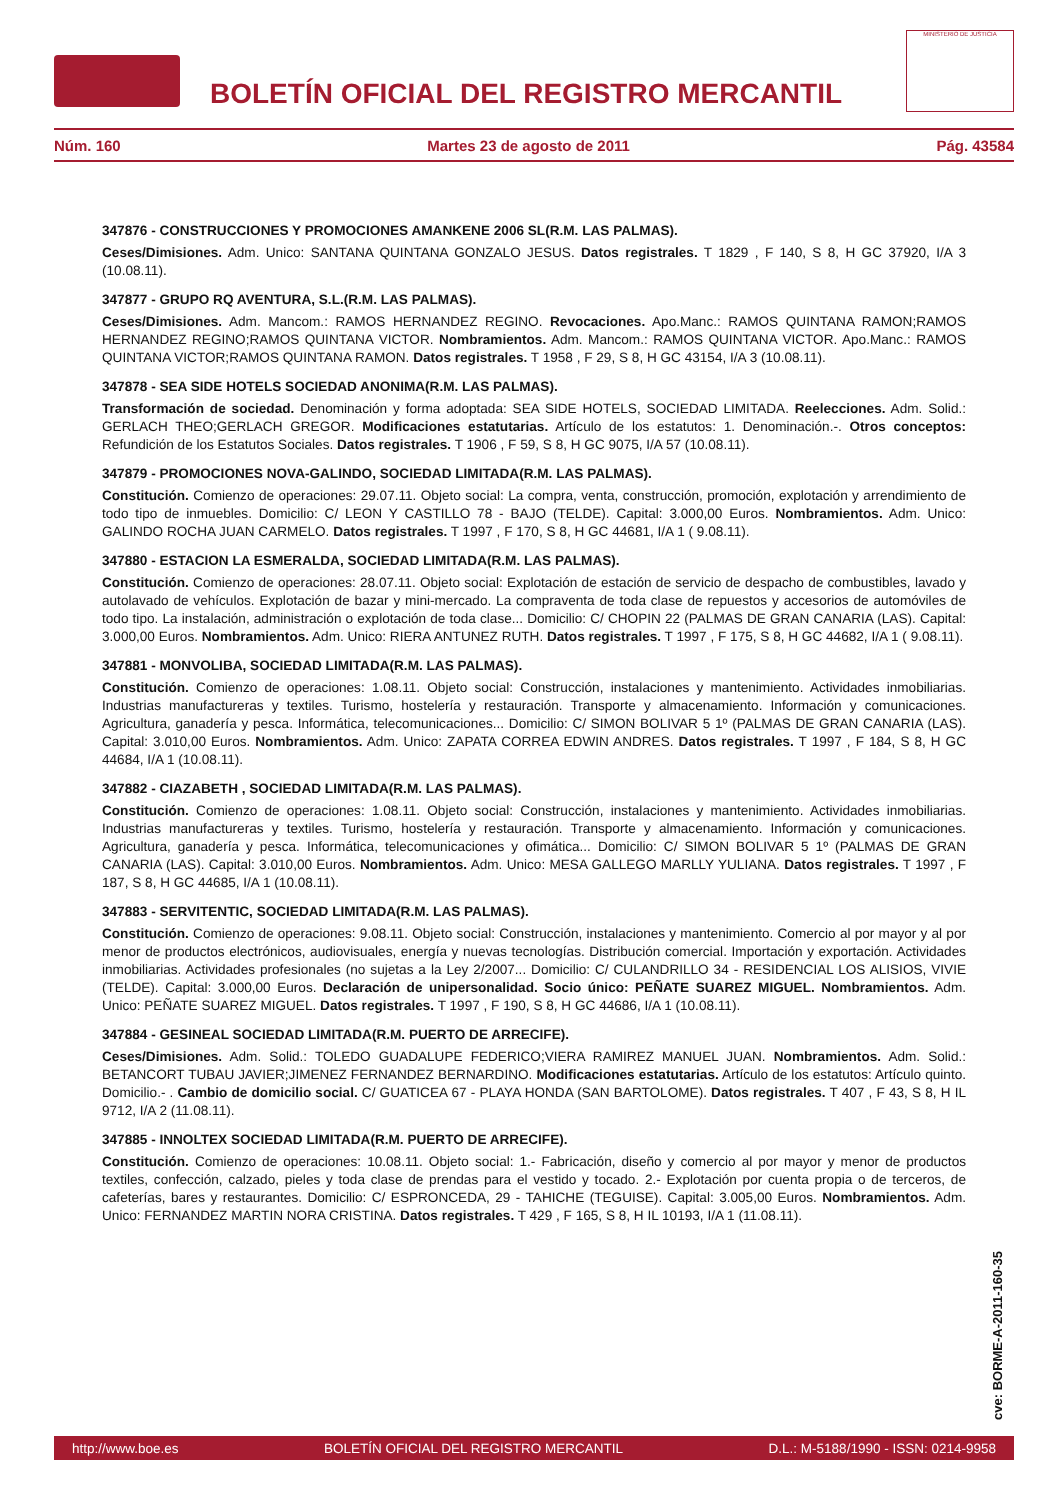BOLETÍN OFICIAL DEL REGISTRO MERCANTIL
MINISTERIO DE JUSTICIA
Núm. 160 Martes 23 de agosto de 2011 Pág. 43584
347876 - CONSTRUCCIONES Y PROMOCIONES AMANKENE 2006 SL(R.M. LAS PALMAS).
Ceses/Dimisiones. Adm. Unico: SANTANA QUINTANA GONZALO JESUS. Datos registrales. T 1829 , F 140, S 8, H GC 37920, I/A 3 (10.08.11).
347877 - GRUPO RQ AVENTURA, S.L.(R.M. LAS PALMAS).
Ceses/Dimisiones. Adm. Mancom.: RAMOS HERNANDEZ REGINO. Revocaciones. Apo.Manc.: RAMOS QUINTANA RAMON;RAMOS HERNANDEZ REGINO;RAMOS QUINTANA VICTOR. Nombramientos. Adm. Mancom.: RAMOS QUINTANA VICTOR. Apo.Manc.: RAMOS QUINTANA VICTOR;RAMOS QUINTANA RAMON. Datos registrales. T 1958 , F 29, S 8, H GC 43154, I/A 3 (10.08.11).
347878 - SEA SIDE HOTELS SOCIEDAD ANONIMA(R.M. LAS PALMAS).
Transformación de sociedad. Denominación y forma adoptada: SEA SIDE HOTELS, SOCIEDAD LIMITADA. Reelecciones. Adm. Solid.: GERLACH THEO;GERLACH GREGOR. Modificaciones estatutarias. Artículo de los estatutos: 1. Denominación.-. Otros conceptos: Refundición de los Estatutos Sociales. Datos registrales. T 1906 , F 59, S 8, H GC 9075, I/A 57 (10.08.11).
347879 - PROMOCIONES NOVA-GALINDO, SOCIEDAD LIMITADA(R.M. LAS PALMAS).
Constitución. Comienzo de operaciones: 29.07.11. Objeto social: La compra, venta, construcción, promoción, explotación y arrendimiento de todo tipo de inmuebles. Domicilio: C/ LEON Y CASTILLO 78 - BAJO (TELDE). Capital: 3.000,00 Euros. Nombramientos. Adm. Unico: GALINDO ROCHA JUAN CARMELO. Datos registrales. T 1997 , F 170, S 8, H GC 44681, I/A 1 ( 9.08.11).
347880 - ESTACION LA ESMERALDA, SOCIEDAD LIMITADA(R.M. LAS PALMAS).
Constitución. Comienzo de operaciones: 28.07.11. Objeto social: Explotación de estación de servicio de despacho de combustibles, lavado y autolavado de vehículos. Explotación de bazar y mini-mercado. La compraventa de toda clase de repuestos y accesorios de automóviles de todo tipo. La instalación, administración o explotación de toda clase... Domicilio: C/ CHOPIN 22 (PALMAS DE GRAN CANARIA (LAS). Capital: 3.000,00 Euros. Nombramientos. Adm. Unico: RIERA ANTUNEZ RUTH. Datos registrales. T 1997 , F 175, S 8, H GC 44682, I/A 1 ( 9.08.11).
347881 - MONVOLIBA, SOCIEDAD LIMITADA(R.M. LAS PALMAS).
Constitución. Comienzo de operaciones: 1.08.11. Objeto social: Construcción, instalaciones y mantenimiento. Actividades inmobiliarias. Industrias manufactureras y textiles. Turismo, hostelería y restauración. Transporte y almacenamiento. Información y comunicaciones. Agricultura, ganadería y pesca. Informática, telecomunicaciones... Domicilio: C/ SIMON BOLIVAR 5 1º (PALMAS DE GRAN CANARIA (LAS). Capital: 3.010,00 Euros. Nombramientos. Adm. Unico: ZAPATA CORREA EDWIN ANDRES. Datos registrales. T 1997 , F 184, S 8, H GC 44684, I/A 1 (10.08.11).
347882 - CIAZABETH , SOCIEDAD LIMITADA(R.M. LAS PALMAS).
Constitución. Comienzo de operaciones: 1.08.11. Objeto social: Construcción, instalaciones y mantenimiento. Actividades inmobiliarias. Industrias manufactureras y textiles. Turismo, hostelería y restauración. Transporte y almacenamiento. Información y comunicaciones. Agricultura, ganadería y pesca. Informática, telecomunicaciones y ofimática... Domicilio: C/ SIMON BOLIVAR 5 1º (PALMAS DE GRAN CANARIA (LAS). Capital: 3.010,00 Euros. Nombramientos. Adm. Unico: MESA GALLEGO MARLLY YULIANA. Datos registrales. T 1997 , F 187, S 8, H GC 44685, I/A 1 (10.08.11).
347883 - SERVITENTIC, SOCIEDAD LIMITADA(R.M. LAS PALMAS).
Constitución. Comienzo de operaciones: 9.08.11. Objeto social: Construcción, instalaciones y mantenimiento. Comercio al por mayor y al por menor de productos electrónicos, audiovisuales, energía y nuevas tecnologías. Distribución comercial. Importación y exportación. Actividades inmobiliarias. Actividades profesionales (no sujetas a la Ley 2/2007... Domicilio: C/ CULANDRILLO 34 - RESIDENCIAL LOS ALISIOS, VIVIE (TELDE). Capital: 3.000,00 Euros. Declaración de unipersonalidad. Socio único: PEÑATE SUAREZ MIGUEL. Nombramientos. Adm. Unico: PEÑATE SUAREZ MIGUEL. Datos registrales. T 1997 , F 190, S 8, H GC 44686, I/A 1 (10.08.11).
347884 - GESINEAL SOCIEDAD LIMITADA(R.M. PUERTO DE ARRECIFE).
Ceses/Dimisiones. Adm. Solid.: TOLEDO GUADALUPE FEDERICO;VIERA RAMIREZ MANUEL JUAN. Nombramientos. Adm. Solid.: BETANCORT TUBAU JAVIER;JIMENEZ FERNANDEZ BERNARDINO. Modificaciones estatutarias. Artículo de los estatutos: Artículo quinto. Domicilio.- . Cambio de domicilio social. C/ GUATICEA 67 - PLAYA HONDA (SAN BARTOLOME). Datos registrales. T 407 , F 43, S 8, H IL 9712, I/A 2 (11.08.11).
347885 - INNOLTEX SOCIEDAD LIMITADA(R.M. PUERTO DE ARRECIFE).
Constitución. Comienzo de operaciones: 10.08.11. Objeto social: 1.- Fabricación, diseño y comercio al por mayor y menor de productos textiles, confección, calzado, pieles y toda clase de prendas para el vestido y tocado. 2.- Explotación por cuenta propia o de terceros, de cafeterías, bares y restaurantes. Domicilio: C/ ESPRONCEDA, 29 - TAHICHE (TEGUISE). Capital: 3.005,00 Euros. Nombramientos. Adm. Unico: FERNANDEZ MARTIN NORA CRISTINA. Datos registrales. T 429 , F 165, S 8, H IL 10193, I/A 1 (11.08.11).
cve: BORME-A-2011-160-35
http://www.boe.es BOLETÍN OFICIAL DEL REGISTRO MERCANTIL D.L.: M-5188/1990 - ISSN: 0214-9958